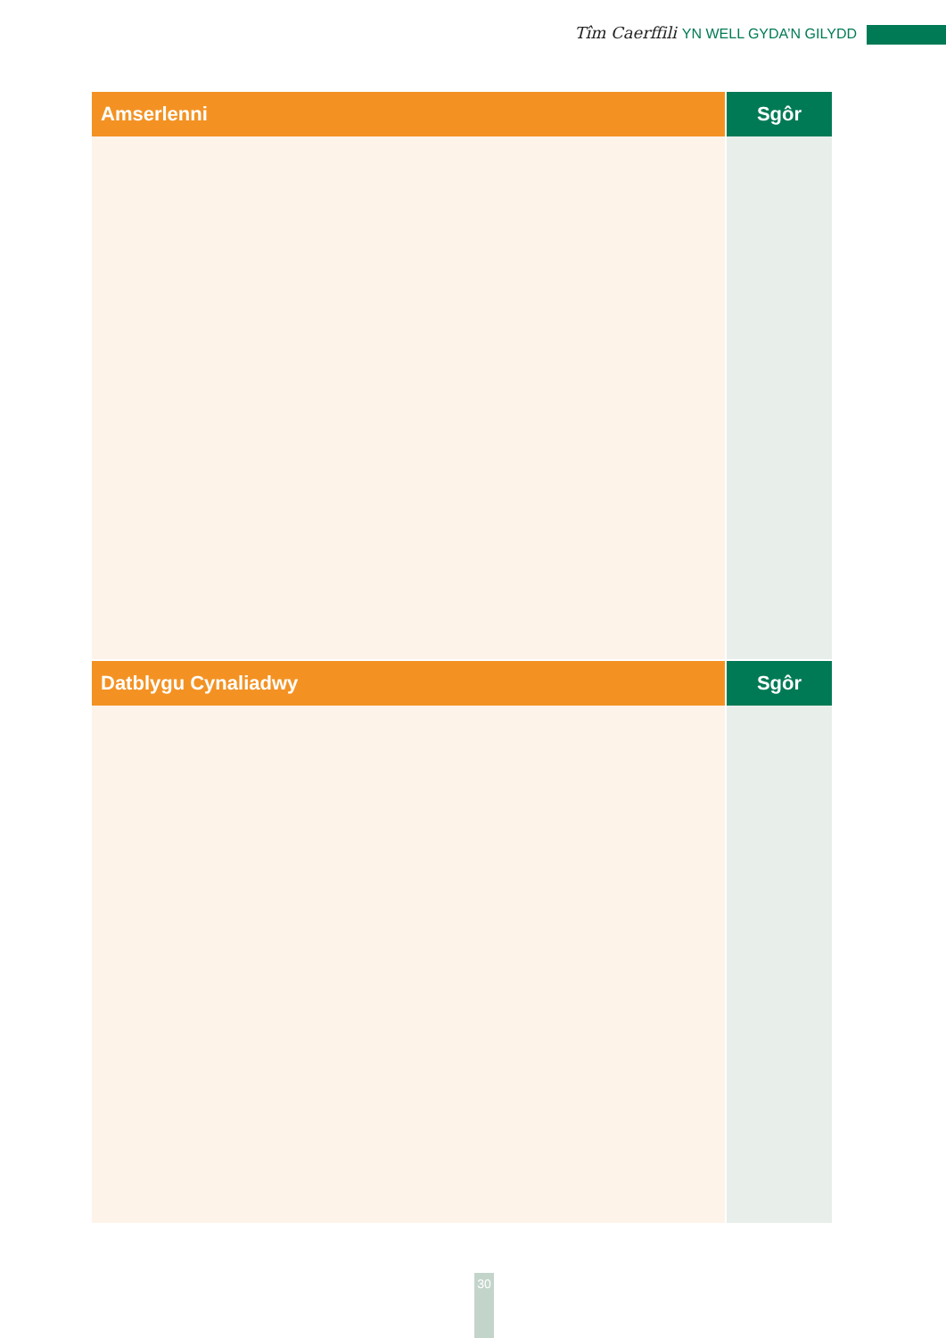Tîm Caerffili YN WELL GYDA’N GILYDD
| Amserlenni | Sgôr |
| --- | --- |
| Datblygu Cynaliadwy | Sgôr |
30